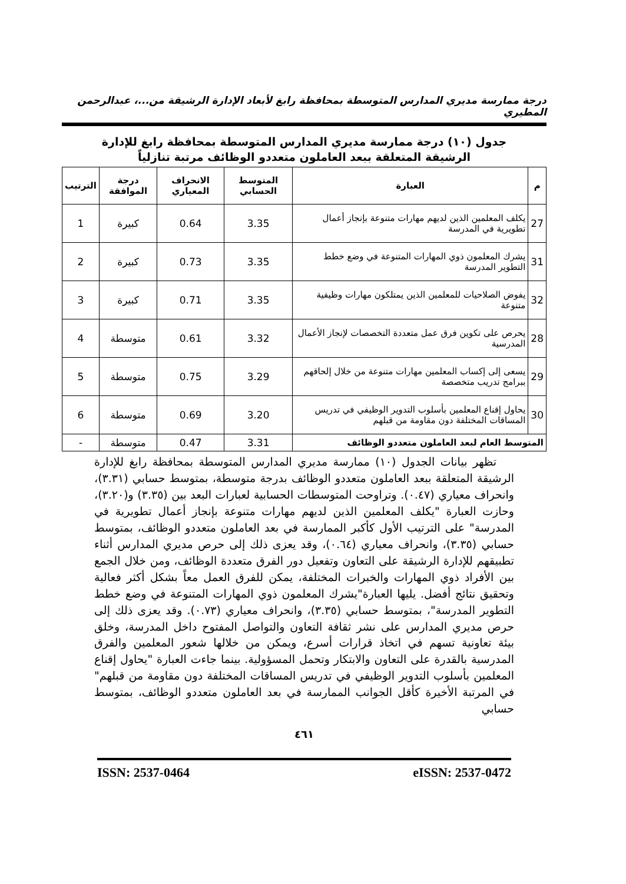درجة ممارسة مديري المدارس المتوسطة بمحافظة رابغ لأبعاد الإدارة الرشيقة من...، عبدالرحمن المطيري
جدول (١٠) درجة ممارسة مديري المدارس المتوسطة بمحافظة رابغ للإدارة الرشيقة المتعلقة ببعد العاملون متعددو الوظائف مرتبة تنازلياً
| م | العبارة | المتوسط الحسابي | الانحراف المعياري | درجة الموافقة | الترتيب |
| --- | --- | --- | --- | --- | --- |
| 27 | يكلف المعلمين الذين لديهم مهارات متنوعة بإنجاز أعمال تطويرية في المدرسة | 3.35 | 0.64 | كبيرة | 1 |
| 31 | يشرك المعلمون ذوي المهارات المتنوعة في وضع خطط التطوير المدرسة | 3.35 | 0.73 | كبيرة | 2 |
| 32 | يفوض الصلاحيات للمعلمين الذين يمتلكون مهارات وظيفية متنوعة | 3.35 | 0.71 | كبيرة | 3 |
| 28 | يحرص على تكوين فرق عمل متعددة التخصصات لإنجاز الأعمال المدرسية | 3.32 | 0.61 | متوسطة | 4 |
| 29 | يسعى إلى إكساب المعلمين مهارات متنوعة من خلال إلحاقهم ببرامج تدريب متخصصة | 3.29 | 0.75 | متوسطة | 5 |
| 30 | يحاول إقناع المعلمين بأسلوب التدوير الوظيفي في تدريس المساقات المختلفة دون مقاومة من قبلهم | 3.20 | 0.69 | متوسطة | 6 |
| المتوسط العام لبعد العاملون متعددو الوظائف | | 3.31 | 0.47 | متوسطة | - |
تظهر بيانات الجدول (١٠) ممارسة مديري المدارس المتوسطة بمحافظة رابغ للإدارة الرشيقة المتعلقة ببعد العاملون متعددو الوظائف بدرجة متوسطة، بمتوسط حسابي (٣.٣١)، وانحراف معياري (٠.٤٧). وتراوحت المتوسطات الحسابية لعبارات البعد بين (٣.٣٥) و(٣.٢٠)، وحازت العبارة "يكلف المعلمين الذين لديهم مهارات متنوعة بإنجاز أعمال تطويرية في المدرسة" على الترتيب الأول كأكبر الممارسة في بعد العاملون متعددو الوظائف، بمتوسط حسابي (٣.٣٥)، وانحراف معياري (٠.٦٤)، وقد يعزى ذلك إلى حرص مديري المدارس أثناء تطبيقهم للإدارة الرشيقة على التعاون وتفعيل دور الفرق متعددة الوظائف، ومن خلال الجمع بين الأفراد ذوي المهارات والخبرات المختلفة، يمكن للفرق العمل معاً بشكل أكثر فعالية وتحقيق نتائج أفضل. يليها العبارة"يشرك المعلمون ذوي المهارات المتنوعة في وضع خطط التطوير المدرسة"، بمتوسط حسابي (٣.٣٥)، وانحراف معياري (٠.٧٣). وقد يعزى ذلك إلى حرص مديري المدارس على نشر ثقافة التعاون والتواصل المفتوح داخل المدرسة، وخلق بيئة تعاونية تسهم في اتخاذ قرارات أسرع، ويمكن من خلالها شعور المعلمين والفرق المدرسية بالقدرة على التعاون والابتكار وتحمل المسؤولية. بينما جاءت العبارة "يحاول إقناع المعلمين بأسلوب التدوير الوظيفي في تدريس المساقات المختلفة دون مقاومة من قبلهم" في المرتبة الأخيرة كأقل الجوانب الممارسة في بعد العاملون متعددو الوظائف، بمتوسط حسابي
٤٦١
ISSN: 2537-0464 eISSN: 2537-0472